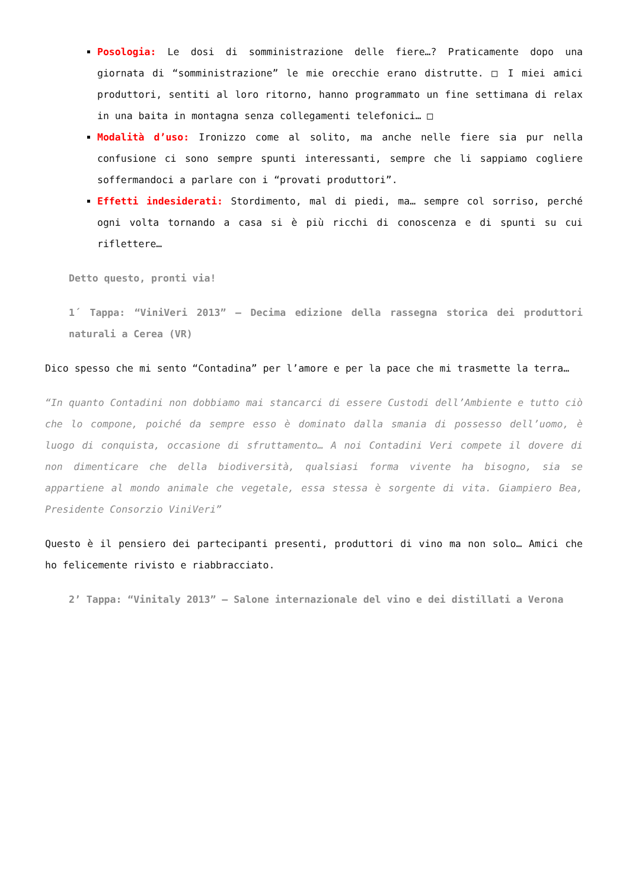Posologia: Le dosi di somministrazione delle fiere…? Praticamente dopo una giornata di “somministrazione” le mie orecchie erano distrutte. □ I miei amici produttori, sentiti al loro ritorno, hanno programmato un fine settimana di relax in una baita in montagna senza collegamenti telefonici… □
Modalità d’uso: Ironizzo come al solito, ma anche nelle fiere sia pur nella confusione ci sono sempre spunti interessanti, sempre che li sappiamo cogliere soffermandoci a parlare con i “provati produttori”.
Effetti indesiderati: Stordimento, mal di piedi, ma… sempre col sorriso, perché ogni volta tornando a casa si è più ricchi di conoscenza e di spunti su cui riflettere…
Detto questo, pronti via!
1´ Tappa: “ViniVeri 2013” – Decima edizione della rassegna storica dei produttori naturali a Cerea (VR)
Dico spesso che mi sento “Contadina” per l’amore e per la pace che mi trasmette la terra…
“In quanto Contadini non dobbiamo mai stancarci di essere Custodi dell’Ambiente e tutto ciò che lo compone, poiché da sempre esso è dominato dalla smania di possesso dell’uomo, è luogo di conquista, occasione di sfruttamento… A noi Contadini Veri compete il dovere di non dimenticare che della biodiversità, qualsiasi forma vivente ha bisogno, sia se appartiene al mondo animale che vegetale, essa stessa è sorgente di vita. Giampiero Bea, Presidente Consorzio ViniVeri”
Questo è il pensiero dei partecipanti presenti, produttori di vino ma non solo… Amici che ho felicemente rivisto e riabbracciato.
2’ Tappa: “Vinitaly 2013” – Salone internazionale del vino e dei distillati a Verona